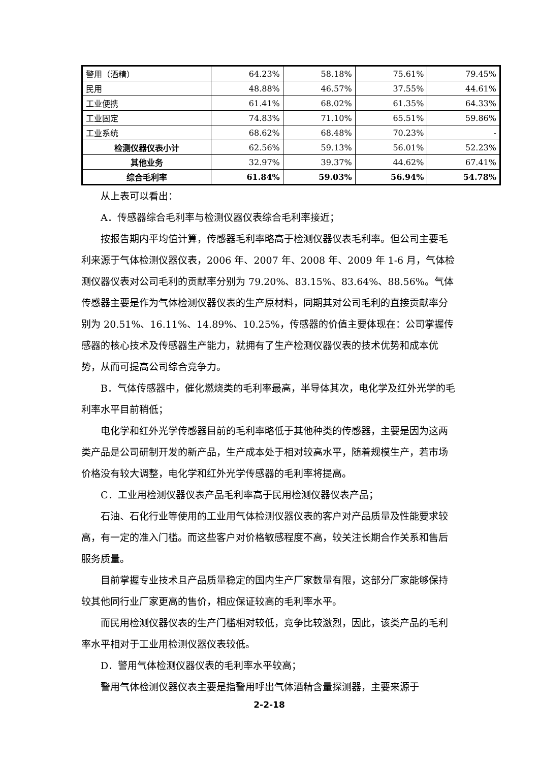| 警用（酒精） | 64.23% | 58.18% | 75.61% | 79.45% |
| 民用 | 48.88% | 46.57% | 37.55% | 44.61% |
| 工业便携 | 61.41% | 68.02% | 61.35% | 64.33% |
| 工业固定 | 74.83% | 71.10% | 65.51% | 59.86% |
| 工业系统 | 68.62% | 68.48% | 70.23% | - |
| 检测仪器仪表小计 | 62.56% | 59.13% | 56.01% | 52.23% |
| 其他业务 | 32.97% | 39.37% | 44.62% | 67.41% |
| 综合毛利率 | 61.84% | 59.03% | 56.94% | 54.78% |
从上表可以看出：
A．传感器综合毛利率与检测仪器仪表综合毛利率接近；
按报告期内平均值计算，传感器毛利率略高于检测仪器仪表毛利率。但公司主要毛利来源于气体检测仪器仪表，2006 年、2007 年、2008 年、2009 年 1-6 月，气体检测仪器仪表对公司毛利的贡献率分别为 79.20%、83.15%、83.64%、88.56%。气体传感器主要是作为气体检测仪器仪表的生产原材料，同期其对公司毛利的直接贡献率分别为 20.51%、16.11%、14.89%、10.25%，传感器的价值主要体现在：公司掌握传感器的核心技术及传感器生产能力，就拥有了生产检测仪器仪表的技术优势和成本优势，从而可提高公司综合竞争力。
B．气体传感器中，催化燃烧类的毛利率最高，半导体其次，电化学及红外光学的毛利率水平目前稍低；
电化学和红外光学传感器目前的毛利率略低于其他种类的传感器，主要是因为这两类产品是公司研制开发的新产品，生产成本处于相对较高水平，随着规模生产，若市场价格没有较大调整，电化学和红外光学传感器的毛利率将提高。
C．工业用检测仪器仪表产品毛利率高于民用检测仪器仪表产品；
石油、石化行业等使用的工业用气体检测仪器仪表的客户对产品质量及性能要求较高，有一定的准入门槛。而这些客户对价格敏感程度不高，较关注长期合作关系和售后服务质量。
目前掌握专业技术且产品质量稳定的国内生产厂家数量有限，这部分厂家能够保持较其他同行业厂家更高的售价，相应保证较高的毛利率水平。
而民用检测仪器仪表的生产门槛相对较低，竞争比较激烈，因此，该类产品的毛利率水平相对于工业用检测仪器仪表较低。
D．警用气体检测仪器仪表的毛利率水平较高；
警用气体检测仪器仪表主要是指警用呼出气体酒精含量探测器，主要来源于
2-2-18